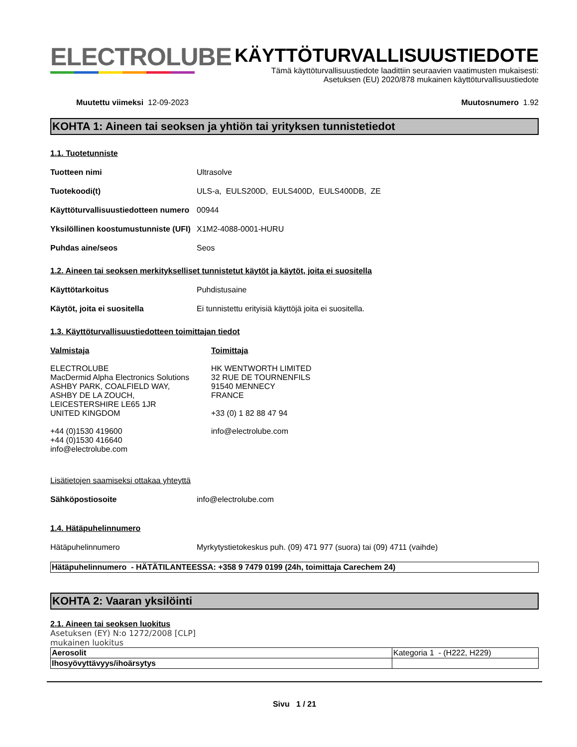ELECTROLUBE
KÄYTTÖTURVALLISUUSTIEDOTE
Tämä käyttöturvallisuustiedote laadittiin seuraavien vaatimusten mukaisesti:
Asetuksen (EU) 2020/878 mukainen käyttöturvallisuustiedote
Muutettu viimeksi 12-09-2023 Muutosnumero 1.92
KOHTA 1: Aineen tai seoksen ja yhtiön tai yrityksen tunnistetiedot
1.1. Tuotetunniste
Tuotteen nimi Ultrasolve
Tuotekoodi(t) ULS-a, EULS200D, EULS400D, EULS400DB, ZE
Käyttöturvallisuustiedotteen numero
00944
Yksilöllinen koostumustunniste (UFI)
X1M2-4088-0001-HURU
Puhdas aine/seos Seos
1.2. Aineen tai seoksen merkitykselliset tunnistetut käytöt ja käytöt, joita ei suositella
Käyttötarkoitus Puhdistusaine
Käytöt, joita ei suositella Ei tunnistettu erityisiä käyttöjä joita ei suositella.
1.3. Käyttöturvallisuustiedotteen toimittajan tiedot
Valmistaja
ELECTROLUBE
MacDermid Alpha Electronics Solutions
ASHBY PARK, COALFIELD WAY,
ASHBY DE LA ZOUCH,
LEICESTERSHIRE LE65 1JR
UNITED KINGDOM
+44 (0)1530 419600
+44 (0)1530 416640
info@electrolube.com
Toimittaja
HK WENTWORTH LIMITED
32 RUE DE TOURNENFILS
91540 MENNECY
FRANCE
+33 (0) 1 82 88 47 94
info@electrolube.com
Lisätietojen saamiseksi ottakaa yhteyttä
Sähköpostiosoite info@electrolube.com
1.4. Hätäpuhelinnumero
Hätäpuhelinnumero Myrkytystietokeskus puh. (09) 471 977 (suora) tai (09) 4711 (vaihde)
Hätäpuhelinnumero - HÄTÄTILANTEESSA: +358 9 7479 0199 (24h, toimittaja Carechem 24)
KOHTA 2: Vaaran yksilöinti
2.1. Aineen tai seoksen luokitus
Asetuksen (EY) N:o 1272/2008 [CLP]
mukainen luokitus
| Aerosolit | Kategoria 1 - (H222, H229) |
| Ihosyövyttävyys/ihoärsytys | |
Sivu 1 / 21